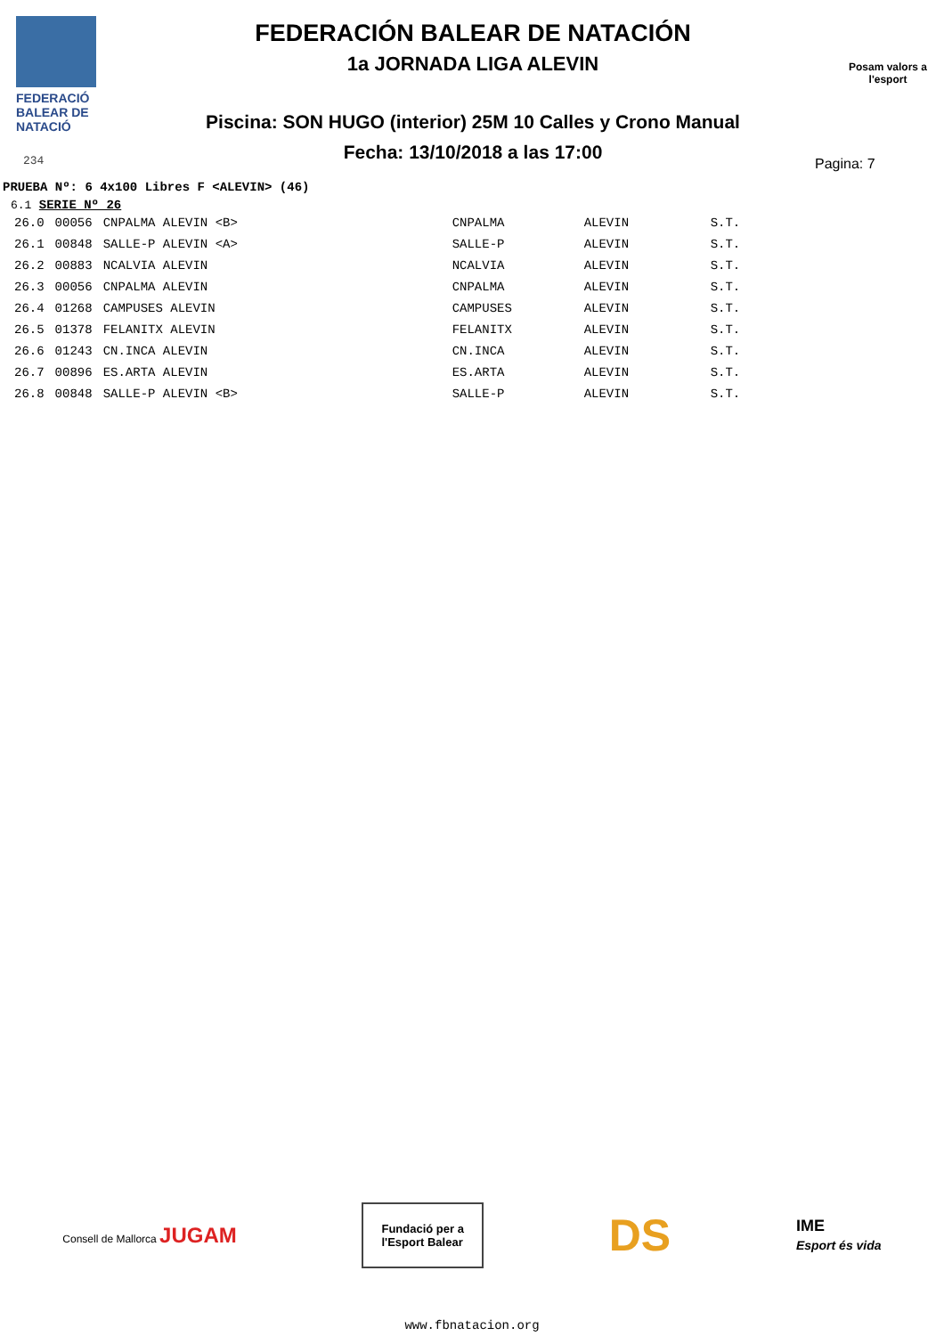FEDERACIÓ
BALEAR DE
NATACIÓ
FEDERACIÓN BALEAR DE NATACIÓN
1a JORNADA LIGA ALEVIN
Piscina: SON HUGO (interior) 25M 10 Calles y Crono Manual
Fecha: 13/10/2018 a las 17:00
Posam valors a l'esport
234
Pagina: 7
PRUEBA Nº: 6 4x100 Libres F <ALEVIN> (46)
6.1 SERIE Nº 26
| 26.0 | 00056 | CNPALMA ALEVIN <B> | CNPALMA | ALEVIN | S.T. |
| 26.1 | 00848 | SALLE-P ALEVIN <A> | SALLE-P | ALEVIN | S.T. |
| 26.2 | 00883 | NCALVIA ALEVIN | NCALVIA | ALEVIN | S.T. |
| 26.3 | 00056 | CNPALMA ALEVIN | CNPALMA | ALEVIN | S.T. |
| 26.4 | 01268 | CAMPUSES ALEVIN | CAMPUSES | ALEVIN | S.T. |
| 26.5 | 01378 | FELANITX ALEVIN | FELANITX | ALEVIN | S.T. |
| 26.6 | 01243 | CN.INCA ALEVIN | CN.INCA | ALEVIN | S.T. |
| 26.7 | 00896 | ES.ARTA ALEVIN | ES.ARTA | ALEVIN | S.T. |
| 26.8 | 00848 | SALLE-P ALEVIN <B> | SALLE-P | ALEVIN | S.T. |
Consell de Mallorca JUGAM
Fundació per a
l'Esport Balear
DS
IME
Esport és vida
www.fbnatacion.org